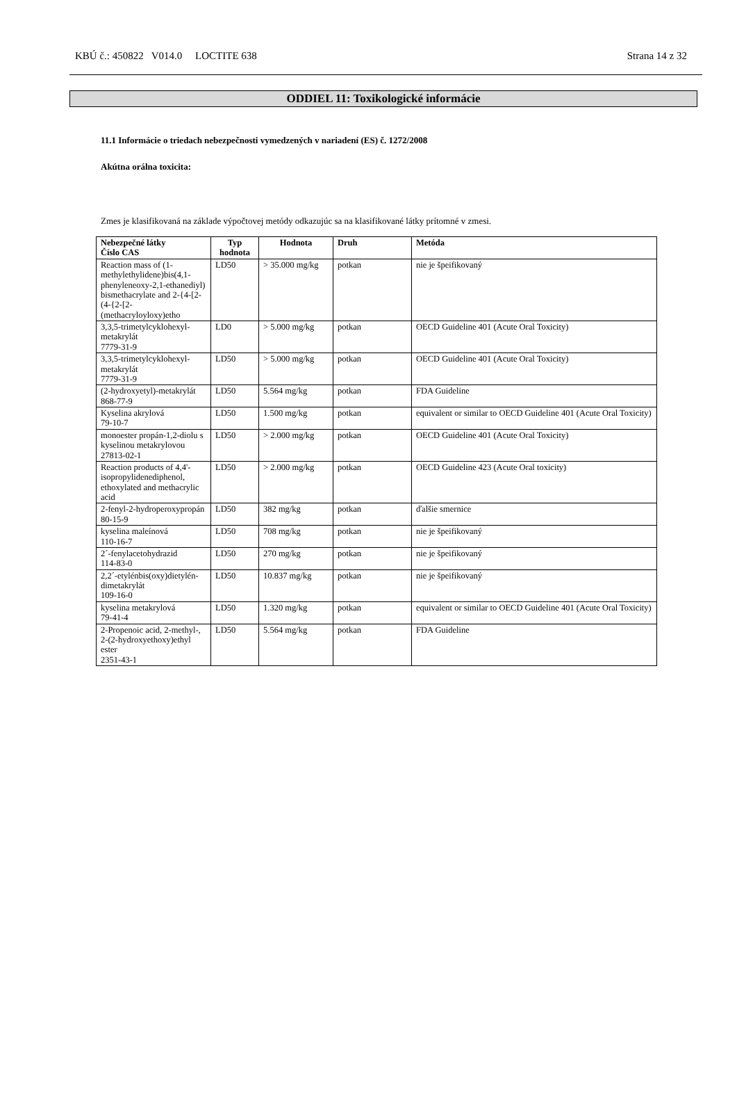KBÚ č.: 450822 V014.0 LOCTITE 638 Strana 14 z 32
ODDIEL 11: Toxikologické informácie
11.1 Informácie o triedach nebezpečnosti vymedzených v nariadení (ES) č. 1272/2008
Akútna orálna toxicita:
Zmes je klasifikovaná na základe výpočtovej metódy odkazujúc sa na klasifikované látky prítomné v zmesi.
| Nebezpečné látky Číslo CAS | Typ hodnota | Hodnota | Druh | Metóda |
| --- | --- | --- | --- | --- |
| Reaction mass of (1-methylethylidene)bis(4,1-phenyleneoxy-2,1-ethanediyl) bismethacrylate and 2-{4-[2-(4-{2-[2-(methacryloyloxy)etho | LD50 | > 35.000 mg/kg | potkan | nie je špeifikovaný |
| 3,3,5-trimetylcyklohexyl-metakrylát 7779-31-9 | LD0 | > 5.000 mg/kg | potkan | OECD Guideline 401 (Acute Oral Toxicity) |
| 3,3,5-trimetylcyklohexyl-metakrylát 7779-31-9 | LD50 | > 5.000 mg/kg | potkan | OECD Guideline 401 (Acute Oral Toxicity) |
| (2-hydroxyetyl)-metakrylát 868-77-9 | LD50 | 5.564 mg/kg | potkan | FDA Guideline |
| Kyselina akrylová 79-10-7 | LD50 | 1.500 mg/kg | potkan | equivalent or similar to OECD Guideline 401 (Acute Oral Toxicity) |
| monoester propán-1,2-diolu s kyselinou metakrylovou 27813-02-1 | LD50 | > 2.000 mg/kg | potkan | OECD Guideline 401 (Acute Oral Toxicity) |
| Reaction products of 4,4'-isopropylidenediphenol, ethoxylated and methacrylic acid | LD50 | > 2.000 mg/kg | potkan | OECD Guideline 423 (Acute Oral toxicity) |
| 2-fenyl-2-hydroperoxypropán 80-15-9 | LD50 | 382 mg/kg | potkan | ďalšie smernice |
| kyselina maleínová 110-16-7 | LD50 | 708 mg/kg | potkan | nie je špeifikovaný |
| 2´-fenylacetohydrazid 114-83-0 | LD50 | 270 mg/kg | potkan | nie je špeifikovaný |
| 2,2´-etylénbis(oxy)dietylén-dimetakrylát 109-16-0 | LD50 | 10.837 mg/kg | potkan | nie je špeifikovaný |
| kyselina metakrylová 79-41-4 | LD50 | 1.320 mg/kg | potkan | equivalent or similar to OECD Guideline 401 (Acute Oral Toxicity) |
| 2-Propenoic acid, 2-methyl-, 2-(2-hydroxyethoxy)ethyl ester 2351-43-1 | LD50 | 5.564 mg/kg | potkan | FDA Guideline |